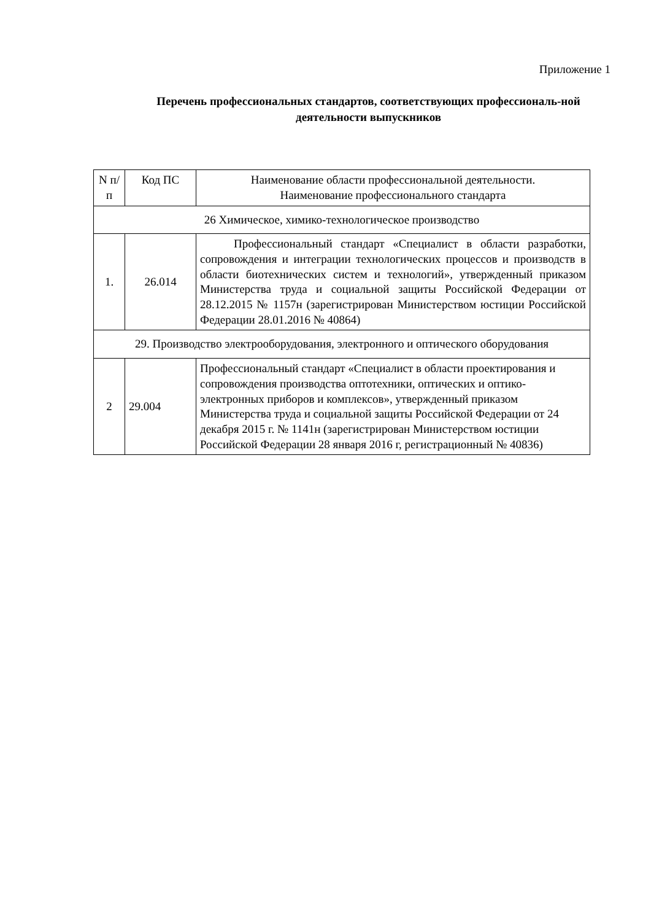Приложение 1
Перечень профессиональных стандартов, соответствующих профессиональ-ной деятельности выпускников
| N п/п | Код ПС | Наименование области профессиональной деятельности. Наименование профессионального стандарта |
| --- | --- | --- |
| 26 Химическое, химико-технологическое производство | | |
| 1. | 26.014 | Профессиональный стандарт «Специалист в области разработки, сопровождения и интеграции технологических процессов и производств в области биотехнических систем и технологий», утвержденный приказом Министерства труда и социальной защиты Российской Федерации от 28.12.2015 № 1157н (зарегистрирован Министерством юстиции Российской Федерации 28.01.2016 № 40864) |
| 29. Производство электрооборудования, электронного и оптического оборудования | | |
| 2 | 29.004 | Профессиональный стандарт «Специалист в области проектирования и сопровождения производства оптотехники, оптических и оптико-электронных приборов и комплексов», утвержденный приказом Министерства труда и социальной защиты Российской Федерации от 24 декабря 2015 г. № 1141н (зарегистрирован Министерством юстиции Российской Федерации 28 января 2016 г, регистрационный № 40836) |